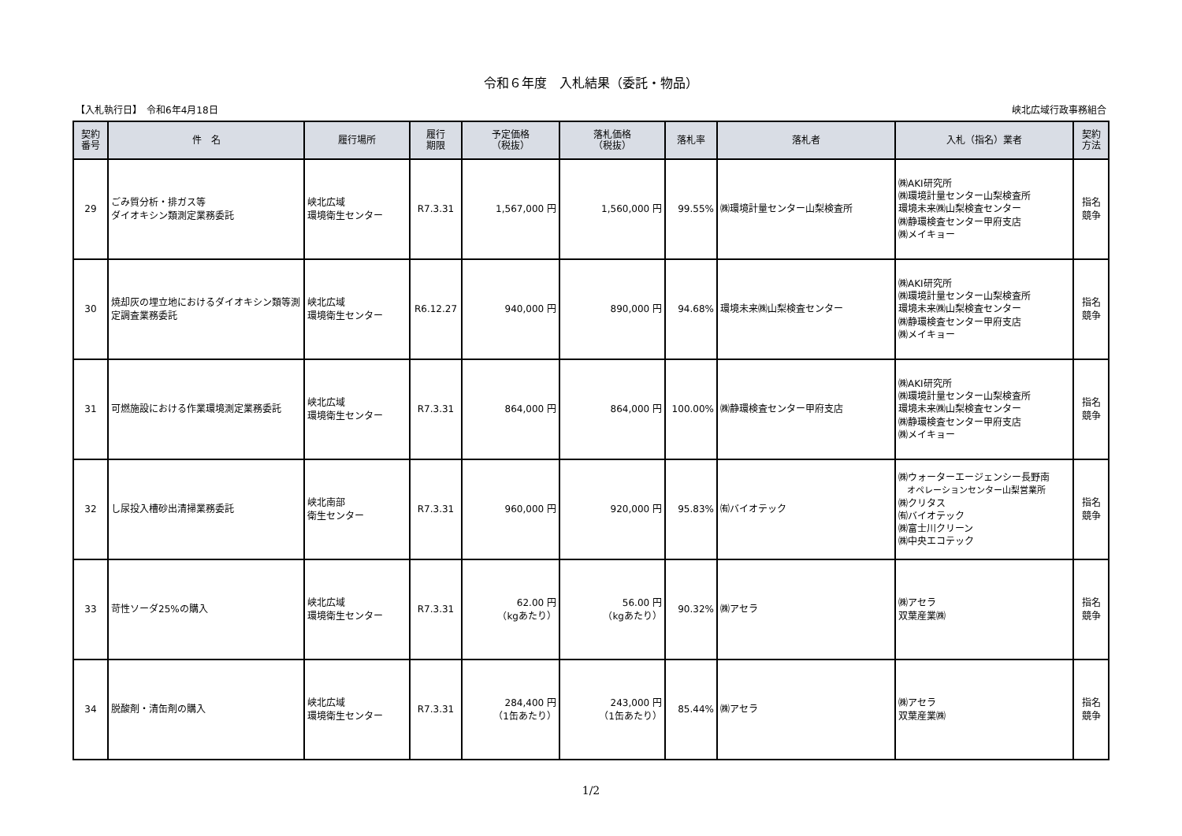令和６年度　入札結果（委託・物品）
【入札執行日】　令和6年4月18日 峡北広域行政事務組合
| 契約 番号 | 件 名 | 履行場所 | 履行 期限 | 予定価格 （税抜） | 落札価格 （税抜） | 落札率 | 落札者 | 入札（指名）業者 | 契約 方法 |
| --- | --- | --- | --- | --- | --- | --- | --- | --- | --- |
| 29 | ごみ質分析・排ガス等 ダイオキシン類測定業務委託 | 峡北広域 環境衛生センター | R7.3.31 | 1,567,000 円 | 1,560,000 円 | 99.55% | ㈱環境計量センター山梨検査所 | ㈱AKI研究所 ㈱環境計量センター山梨検査所 環境未来㈱山梨検査センター ㈱静環検査センター甲府支店 ㈱メイキョー | 指名 競争 |
| 30 | 焼却灰の埋立地におけるダイオキシン類等測定調査業務委託 | 峡北広域 環境衛生センター | R6.12.27 | 940,000 円 | 890,000 円 | 94.68% | 環境未来㈱山梨検査センター | ㈱AKI研究所 ㈱環境計量センター山梨検査所 環境未来㈱山梨検査センター ㈱静環検査センター甲府支店 ㈱メイキョー | 指名 競争 |
| 31 | 可燃施設における作業環境測定業務委託 | 峡北広域 環境衛生センター | R7.3.31 | 864,000 円 | 864,000 円 | 100.00% | ㈱静環検査センター甲府支店 | ㈱AKI研究所 ㈱環境計量センター山梨検査所 環境未来㈱山梨検査センター ㈱静環検査センター甲府支店 ㈱メイキョー | 指名 競争 |
| 32 | し尿投入槽砂出清掃業務委託 | 峡北南部 衛生センター | R7.3.31 | 960,000 円 | 920,000 円 | 95.83% | ㈲バイオテック | ㈱ウォーターエージェンシー長野南 オペレーションセンター山梨営業所 ㈱クリタス ㈲バイオテック ㈱富士川クリーン ㈱中央エコテック | 指名 競争 |
| 33 | 苛性ソーダ25%の購入 | 峡北広域 環境衛生センター | R7.3.31 | 62.00 円 （kgあたり） | 56.00 円 （kgあたり） | 90.32% | ㈱アセラ | ㈱アセラ 双葉産業㈱ | 指名 競争 |
| 34 | 脱酸剤・清缶剤の購入 | 峡北広域 環境衛生センター | R7.3.31 | 284,400 円 （1缶あたり） | 243,000 円 （1缶あたり） | 85.44% | ㈱アセラ | ㈱アセラ 双葉産業㈱ | 指名 競争 |
1/2